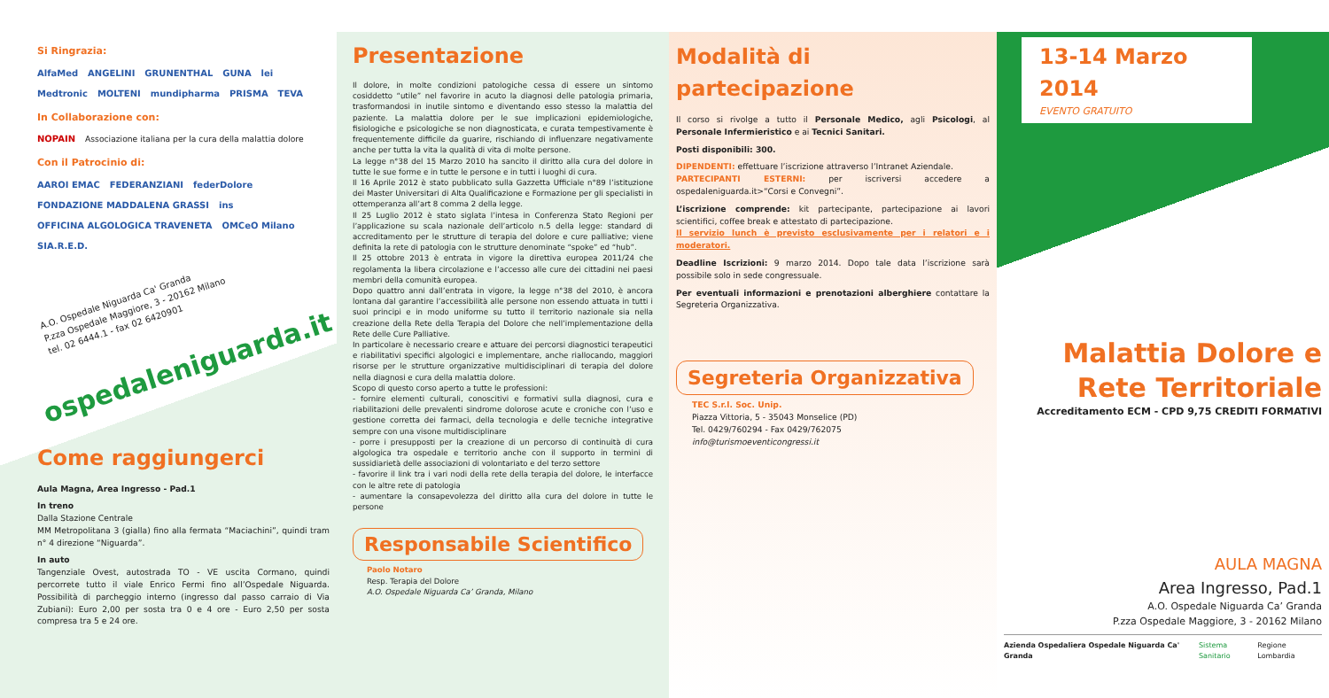Si Ringrazia:
AlfaMed ANGELINI GRUNENTHAL GUNA lei Medtronic MOLTENI mundipharma PRISMA TEVA
In Collaborazione con:
NOPAIN Associazione italiana per la cura della malattia dolore
Con il Patrocinio di:
AAROI EMAC FEDERANZIANI federDolore FONDAZIONE MADDALENA GRASSI ins OFFICINA ALGOLOGICA TRAVENETA OMCeO Milano SIA.R.E.D.
A.O. Ospedale Niguarda Ca' Granda
P.zza Ospedale Maggiore, 3 - 20162 Milano
tel. 02 6444.1 - fax 02 6420901
ospedaleniguarda.it
Come raggiungerci
Aula Magna, Area Ingresso - Pad.1
In treno
Dalla Stazione Centrale
MM Metropolitana 3 (gialla) fino alla fermata “Maciachini”, quindi tram n° 4 direzione “Niguarda”.
In auto
Tangenziale Ovest, autostrada TO - VE uscita Cormano, quindi percorrete tutto il viale Enrico Fermi fino all’Ospedale Niguarda. Possibilità di parcheggio interno (ingresso dal passo carraio di Via Zubiani): Euro 2,00 per sosta tra 0 e 4 ore - Euro 2,50 per sosta compresa tra 5 e 24 ore.
Presentazione
Il dolore, in molte condizioni patologiche cessa di essere un sintomo cosiddetto “utile” nel favorire in acuto la diagnosi delle patologia primaria, trasformandosi in inutile sintomo e diventando esso stesso la malattia del paziente. La malattia dolore per le sue implicazioni epidemiologiche, fisiologiche e psicologiche se non diagnosticata, e curata tempestivamente è frequentemente difficile da guarire, rischiando di influenzare negativamente anche per tutta la vita la qualità di vita di molte persone.
La legge n°38 del 15 Marzo 2010 ha sancito il diritto alla cura del dolore in tutte le sue forme e in tutte le persone e in tutti i luoghi di cura.
Il 16 Aprile 2012 è stato pubblicato sulla Gazzetta Ufficiale n°89 l’istituzione dei Master Universitari di Alta Qualificazione e Formazione per gli specialisti in ottemperanza all’art 8 comma 2 della legge.
Il 25 Luglio 2012 è stato siglata l’intesa in Conferenza Stato Regioni per l’applicazione su scala nazionale dell’articolo n.5 della legge: standard di accreditamento per le strutture di terapia del dolore e cure palliative; viene definita la rete di patologia con le strutture denominate “spoke” ed “hub”.
Il 25 ottobre 2013 è entrata in vigore la direttiva europea 2011/24 che regolamenta la libera circolazione e l’accesso alle cure dei cittadini nei paesi membri della comunità europea.
Dopo quattro anni dall’entrata in vigore, la legge n°38 del 2010, è ancora lontana dal garantire l’accessibilità alle persone non essendo attuata in tutti i suoi principi e in modo uniforme su tutto il territorio nazionale sia nella creazione della Rete della Terapia del Dolore che nell’implementazione della Rete delle Cure Palliative.
In particolare è necessario creare e attuare dei percorsi diagnostici terapeutici e riabilitativi specifici algologici e implementare, anche riallocando, maggiori risorse per le strutture organizzative multidisciplinari di terapia del dolore nella diagnosi e cura della malattia dolore.
Scopo di questo corso aperto a tutte le professioni:
- fornire elementi culturali, conoscitivi e formativi sulla diagnosi, cura e riabilitazioni delle prevalenti sindrome dolorose acute e croniche con l’uso e gestione corretta dei farmaci, della tecnologia e delle tecniche integrative sempre con una visone multidisciplinare
- porre i presupposti per la creazione di un percorso di continuità di cura algologica tra ospedale e territorio anche con il supporto in termini di sussidiarietà delle associazioni di volontariato e del terzo settore
- favorire il link tra i vari nodi della rete della terapia del dolore, le interfacce con le altre rete di patologia
- aumentare la consapevolezza del diritto alla cura del dolore in tutte le persone
Responsabile Scientifico
Paolo Notaro
Resp. Terapia del Dolore
A.O. Ospedale Niguarda Ca’ Granda, Milano
Modalità di partecipazione
Il corso si rivolge a tutto il Personale Medico, agli Psicologi, al Personale Infermieristico e ai Tecnici Sanitari.
Posti disponibili: 300.
DIPENDENTI: effettuare l’iscrizione attraverso l’Intranet Aziendale.
PARTECIPANTI ESTERNI: per iscriversi accedere a ospedaleniguarda.it>“Corsi e Convegni”.
L’iscrizione comprende: kit partecipante, partecipazione ai lavori scientifici, coffee break e attestato di partecipazione.
Il servizio lunch è previsto esclusivamente per i relatori e i moderatori.
Deadline Iscrizioni: 9 marzo 2014. Dopo tale data l’iscrizione sarà possibile solo in sede congressuale.
Per eventuali informazioni e prenotazioni alberghiere contattare la Segreteria Organizzativa.
Segreteria Organizzativa
TEC S.r.l. Soc. Unip.
Piazza Vittoria, 5 - 35043 Monselice (PD)
Tel. 0429/760294 - Fax 0429/762075
info@turismoeventicongressi.it
13-14 Marzo 2014
EVENTO GRATUITO
Malattia Dolore e
Rete Territoriale
Accreditamento ECM - CPD 9,75 CREDITI FORMATIVI
AULA MAGNA
Area Ingresso, Pad.1
A.O. Ospedale Niguarda Ca’ Granda
P.zza Ospedale Maggiore, 3 - 20162 Milano
Azienda Ospedaliera Ospedale Niguarda Ca' Granda Sistema Sanitario Regione Lombardia